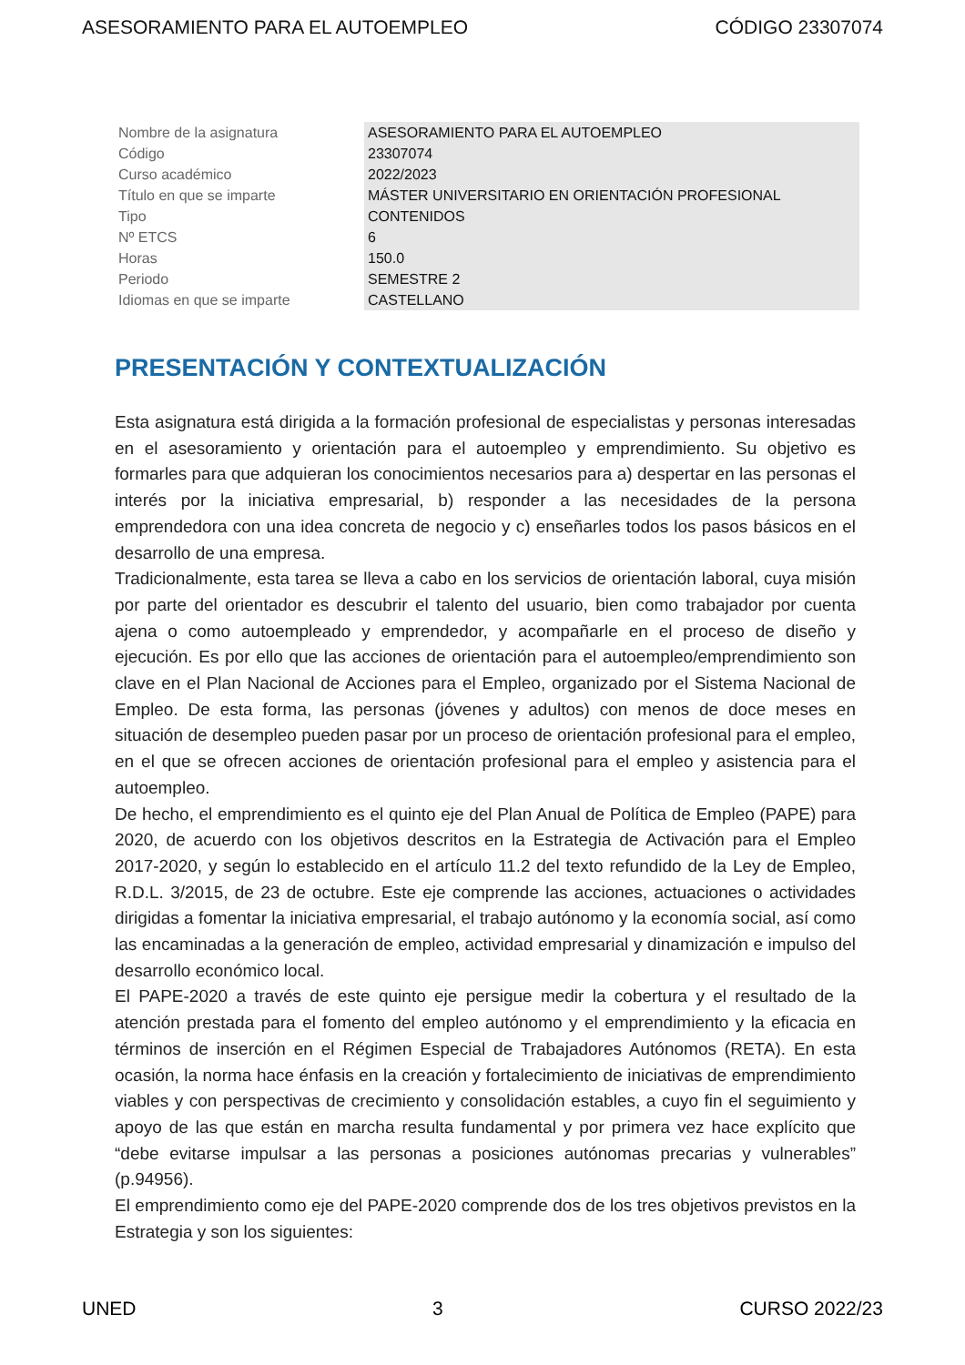ASESORAMIENTO PARA EL AUTOEMPLEO CÓDIGO 23307074
| Nombre de la asignatura | ASESORAMIENTO PARA EL AUTOEMPLEO |
| Código | 23307074 |
| Curso académico | 2022/2023 |
| Título en que se imparte | MÁSTER UNIVERSITARIO EN ORIENTACIÓN PROFESIONAL |
| Tipo | CONTENIDOS |
| Nº ETCS | 6 |
| Horas | 150.0 |
| Periodo | SEMESTRE 2 |
| Idiomas en que se imparte | CASTELLANO |
PRESENTACIÓN Y CONTEXTUALIZACIÓN
Esta asignatura está dirigida a la formación profesional de especialistas y personas interesadas en el asesoramiento y orientación para el autoempleo y emprendimiento. Su objetivo es formarles para que adquieran los conocimientos necesarios para a) despertar en las personas el interés por la iniciativa empresarial, b) responder a las necesidades de la persona emprendedora con una idea concreta de negocio y c) enseñarles todos los pasos básicos en el desarrollo de una empresa.
Tradicionalmente, esta tarea se lleva a cabo en los servicios de orientación laboral, cuya misión por parte del orientador es descubrir el talento del usuario, bien como trabajador por cuenta ajena o como autoempleado y emprendedor, y acompañarle en el proceso de diseño y ejecución. Es por ello que las acciones de orientación para el autoempleo/emprendimiento son clave en el Plan Nacional de Acciones para el Empleo, organizado por el Sistema Nacional de Empleo. De esta forma, las personas (jóvenes y adultos) con menos de doce meses en situación de desempleo pueden pasar por un proceso de orientación profesional para el empleo, en el que se ofrecen acciones de orientación profesional para el empleo y asistencia para el autoempleo.
De hecho, el emprendimiento es el quinto eje del Plan Anual de Política de Empleo (PAPE) para 2020, de acuerdo con los objetivos descritos en la Estrategia de Activación para el Empleo 2017-2020, y según lo establecido en el artículo 11.2 del texto refundido de la Ley de Empleo, R.D.L. 3/2015, de 23 de octubre. Este eje comprende las acciones, actuaciones o actividades dirigidas a fomentar la iniciativa empresarial, el trabajo autónomo y la economía social, así como las encaminadas a la generación de empleo, actividad empresarial y dinamización e impulso del desarrollo económico local.
El PAPE-2020 a través de este quinto eje persigue medir la cobertura y el resultado de la atención prestada para el fomento del empleo autónomo y el emprendimiento y la eficacia en términos de inserción en el Régimen Especial de Trabajadores Autónomos (RETA). En esta ocasión, la norma hace énfasis en la creación y fortalecimiento de iniciativas de emprendimiento viables y con perspectivas de crecimiento y consolidación estables, a cuyo fin el seguimiento y apoyo de las que están en marcha resulta fundamental y por primera vez hace explícito que “debe evitarse impulsar a las personas a posiciones autónomas precarias y vulnerables” (p.94956).
El emprendimiento como eje del PAPE-2020 comprende dos de los tres objetivos previstos en la Estrategia y son los siguientes:
UNED 3 CURSO 2022/23